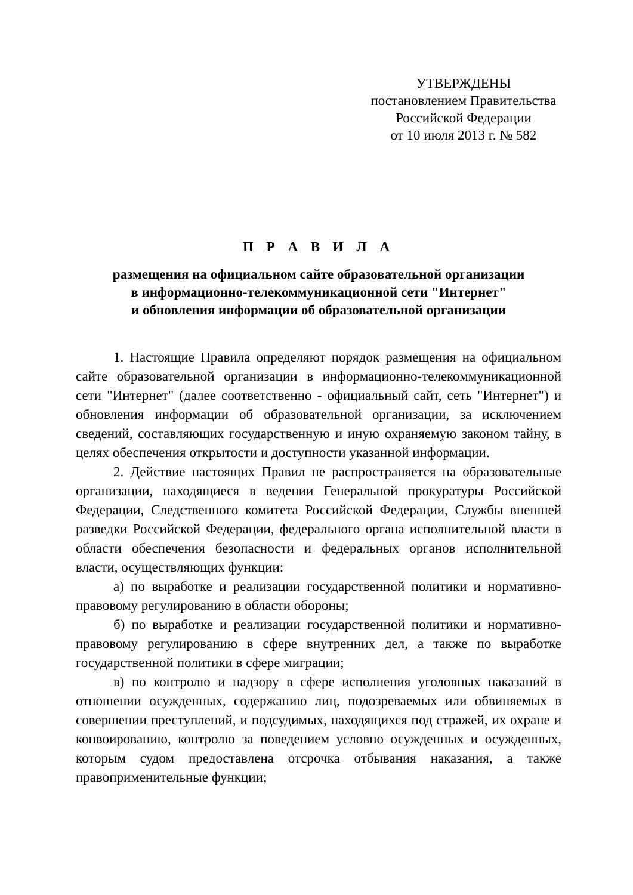УТВЕРЖДЕНЫ
постановлением Правительства
Российской Федерации
от 10 июля 2013 г. № 582
П Р А В И Л А
размещения на официальном сайте образовательной организации
в информационно-телекоммуникационной сети "Интернет"
и обновления информации об образовательной организации
1. Настоящие Правила определяют порядок размещения на официальном сайте образовательной организации в информационно-телекоммуникационной сети "Интернет" (далее соответственно - официальный сайт, сеть "Интернет") и обновления информации об образовательной организации, за исключением сведений, составляющих государственную и иную охраняемую законом тайну, в целях обеспечения открытости и доступности указанной информации.
2. Действие настоящих Правил не распространяется на образовательные организации, находящиеся в ведении Генеральной прокуратуры Российской Федерации, Следственного комитета Российской Федерации, Службы внешней разведки Российской Федерации, федерального органа исполнительной власти в области обеспечения безопасности и федеральных органов исполнительной власти, осуществляющих функции:
а) по выработке и реализации государственной политики и нормативно-правовому регулированию в области обороны;
б) по выработке и реализации государственной политики и нормативно-правовому регулированию в сфере внутренних дел, а также по выработке государственной политики в сфере миграции;
в) по контролю и надзору в сфере исполнения уголовных наказаний в отношении осужденных, содержанию лиц, подозреваемых или обвиняемых в совершении преступлений, и подсудимых, находящихся под стражей, их охране и конвоированию, контролю за поведением условно осужденных и осужденных, которым судом предоставлена отсрочка отбывания наказания, а также правоприменительные функции;